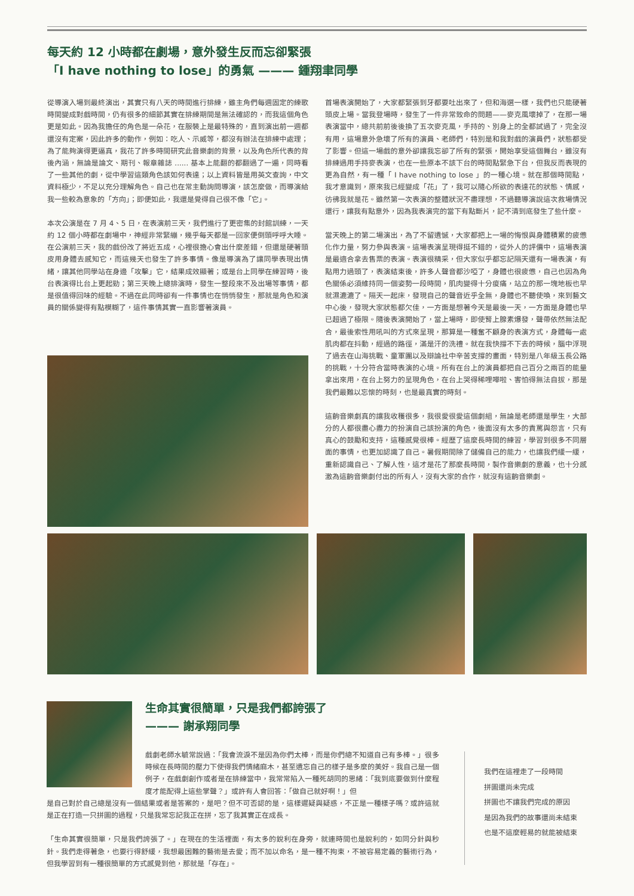每天約 12 小時都在劇場，意外發生反而忘卻緊張
「I have nothing to lose」的勇氣 ——— 鍾翔聿同學
從導演入場到最終演出，其實只有八天的時間進行排練，雖主角們每週固定的練歌時間變成對戲時間，仍有很多的細節其實在排練期間是無法確認的，而我這個角色更是如此。因為我擔任的角色是一朵花，在服裝上是最特殊的，直到演出前一週都還沒有定案，因此許多的動作，例如：吃人、示威等，都沒有辦法在排練中處理；為了能夠演得更逼真，我花了許多時間研究此音樂劇的背景，以及角色所代表的背後內涵，無論是論文、期刊、報章雜誌 ...... 基本上能翻的都翻過了一遍，同時看了一些其他的劇，從中學習這類角色該如何表達；以上資料皆是用英文查詢，中文資料極少，不足以充分理解角色。自己也在常主動詢問導演，該怎麼做，而導演給我一些較為意象的「方向」；即便如此，我還是覺得自己很不像「它」。
本次公演是在 7 月 4、5 日，在表演前三天，我們進行了更密集的封館訓練，一天約 12 個小時都在劇場中，神經非常緊繃，幾乎每天都是一回家便倒頭呼呼大睡。在公演前三天，我的戲份改了將近五成，心裡很擔心會出什麼差錯，但還是硬著頭皮用身體去感知它，而這幾天也發生了許多事情。像是導演為了讓同學表現出情緒，讓其他同學站在身邊「攻擊」它，結果成效顯著；或是台上同學在練習時，後台表演得比台上更起勁；第三天晚上總排演時，發生一整段來不及出場等事情，都是很值得回味的經驗。不過在此同時卻有一件事情也在悄悄發生，那就是角色和演員的關係變得有點模糊了，這件事情其實一直影響著演員。
首場表演開始了，大家都緊張到牙都要吐出來了，但和海選一樣，我們也只能硬著頭皮上場。當我登場時，發生了一件非常致命的問題——麥克風壞掉了，在那一場表演當中，總共前前後後換了五次麥克風，手持的、別身上的全都試過了，完全沒有用，這場意外急壞了所有的演員、老師們，特別是和我對戲的演員們，狀態都受了影響。但這一場戲的意外卻讓我忘卻了所有的緊張，開始享受這個舞台，雖沒有排練過用手持麥表演，也在一些原本不該下台的時間點緊急下台，但我反而表現的更為自然，有一種「 I have nothing to lose 」的一種心境。就在那個時間點，我才意識到，原來我已經變成「花」了，我可以隨心所欲的表達花的狀態、情感，彷彿我就是花。雖然第一次表演的整體狀況不盡理想，不過聽導演說這次救場情況還行，讓我有點意外，因為我表演完的當下有點斷片，記不清到底發生了些什麼。
當天晚上的第二場演出，為了不留遺憾，大家都把上一場的悔恨與身體積累的疲憊化作力量，努力參與表演。這場表演呈現得挺不錯的，從外人的評價中，這場表演是最適合拿去售票的表演。表演很精采，但大家似乎都忘記隔天還有一場表演，有點用力過頭了，表演結束後，許多人聲音都沙啞了，身體也很疲憊，自己也因為角色關係必須維持同一個姿勢一段時間，肌肉變得十分痠痛，站立的那一塊地板也早就濕漉漉了。隔天一起床，發現自己的聲音近乎全無，身體也不聽使喚，來到藝文中心後，發現大家狀態都欠佳，一方面是想著今天是最後一天，一方面是身體也早已超過了極限。隨後表演開始了，當上場時，即使腎上腺素爆發，聲帶依然無法配合，最後索性用吼叫的方式來呈現，那算是一種奮不顧身的表演方式，身體每一處肌肉都在抖動，經過的路徑，滿是汗的洗禮。就在我快撐不下去的時候，腦中浮現了過去在山海挑戰、童軍團以及辯論社中辛苦支撐的畫面，特別是八年級玉長公路的挑戰，十分符合當時表演的心境。所有在台上的演員都把自己百分之兩百的能量拿出來用，在台上努力的呈現角色，在台上哭得稀哩嘩啦、害怕得無法自拔，那是我們最難以忘懷的時刻，也是最真實的時刻。
這齣音樂劇真的讓我收穫很多，我很愛很愛這個劇組，無論是老師還是學生，大部分的人都很盡心盡力的扮演自己該扮演的角色，後面沒有太多的責罵與怨言，只有真心的鼓勵和支持，這種感覺很棒。經歷了這麼長時間的練習，學習到很多不同層面的事情，也更加認識了自己。暑假期間除了儲備自己的能力，也讓我們緩一緩，重新認識自己、了解人性，這才是花了那麼長時間，製作音樂劇的意義，也十分感激為這齣音樂劇付出的所有人，沒有大家的合作，就沒有這齣音樂劇。
生命其實很簡單，只是我們都誇張了
——— 謝承翔同學
戲劇老師水毓常說過：「我會流淚不是因為你們太棒，而是你們總不知道自己有多棒。」很多時候在長時間的壓力下使得我們情緒麻木，甚至遺忘自己的樣子是多麼的美好。我自己是一個例子，在戲劇創作或者是在排練當中，我常常陷入一種死胡同的思緒：「我到底要做到什麼程度才能配得上這些掌聲？」或許有人會回答：「做自己就好啊！」但
是自己對於自己總是沒有一個結果或者是答案的，是吧？但不可否認的是，這樣遲疑與疑惑，不正是一種樣子嗎？或許這就是正在打造一只拼圖的過程，只是我常忘記我正在拼，忘了我其實正在成長。
「生命其實很簡單，只是我們誇張了。」在現在的生活裡面，有太多的銳利在身旁，就連時間也是銳利的，如同分針與秒針。我們走得著急，也要行得舒緩，我想最困難的藝術是去愛；而不加以命名，是一種不拘束，不被容易定義的藝術行為，但我學習到有一種很簡單的方式感覺到他，那就是「存在」。
我們在這裡走了一段時間
拼圖還尚未完成
拼圖也不讓我們完成的原因
是因為我們的故事還尚未結束
也是不這麼輕易的就能被結束